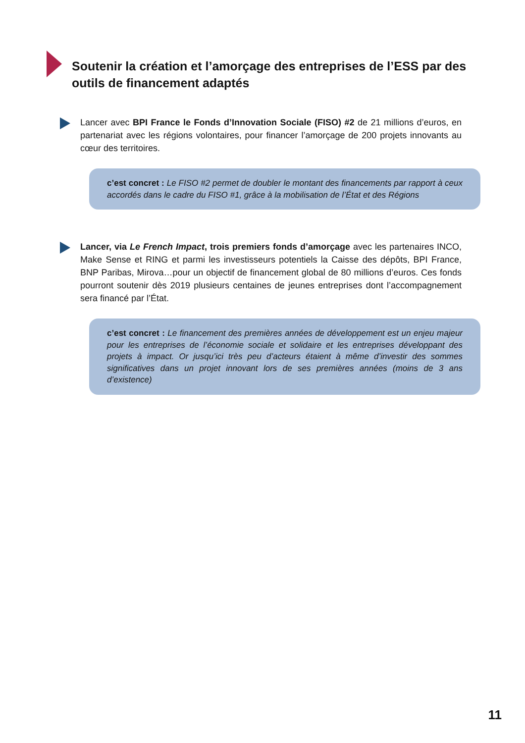Soutenir la création et l’amorçage des entreprises de l’ESS par des outils de financement adaptés
Lancer avec BPI France le Fonds d’Innovation Sociale (FISO) #2 de 21 millions d’euros, en partenariat avec les régions volontaires, pour financer l’amorçage de 200 projets innovants au cœur des territoires.
c’est concret : Le FISO #2 permet de doubler le montant des financements par rapport à ceux accordés dans le cadre du FISO #1, grâce à la mobilisation de l’État et des Régions
Lancer, via Le French Impact, trois premiers fonds d’amorçage avec les partenaires INCO, Make Sense et RING et parmi les investisseurs potentiels la Caisse des dépôts, BPI France, BNP Paribas, Mirova…pour un objectif de financement global de 80 millions d’euros. Ces fonds pourront soutenir dès 2019 plusieurs centaines de jeunes entreprises dont l’accompagnement sera financé par l’État.
c’est concret : Le financement des premières années de développement est un enjeu majeur pour les entreprises de l’économie sociale et solidaire et les entreprises développant des projets à impact. Or jusqu’ici très peu d’acteurs étaient à même d’investir des sommes significatives dans un projet innovant lors de ses premières années (moins de 3 ans d’existence)
11